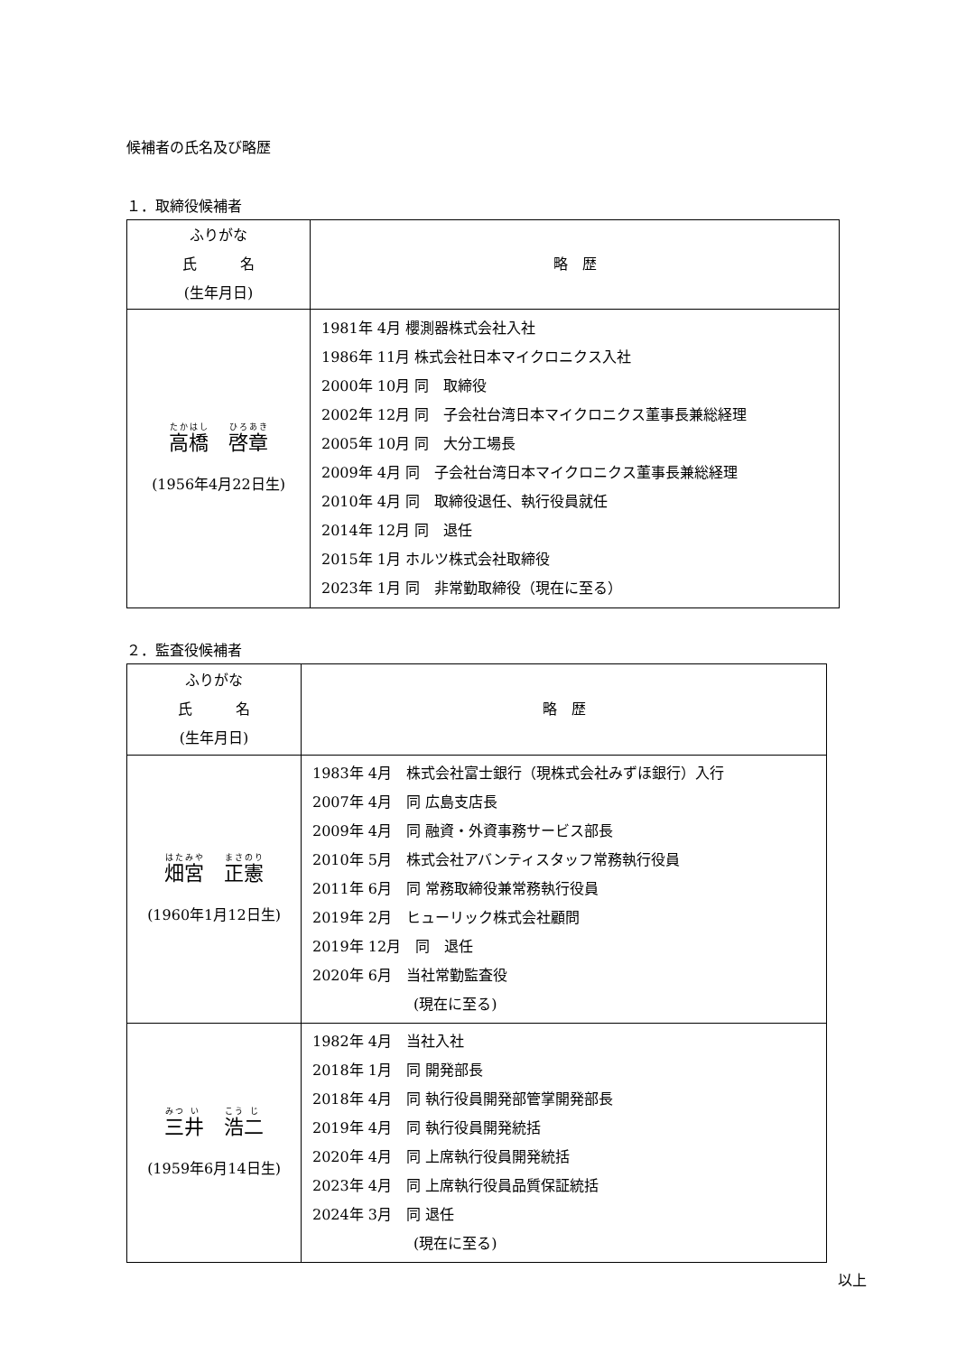候補者の氏名及び略歴
１．取締役候補者
| ふりがな 氏 名 (生年月日) | 略 歴 |
| --- | --- |
| 高 橋 啓 章 (1956年4月22日生) | 1981年 4月 櫻測器株式会社入社 1986年 11月 株式会社日本マイクロニクス入社 2000年 10月 同 取締役 2002年 12月 同 子会社台湾日本マイクロニクス董事長兼総経理 2005年 10月 同 大分工場長 2009年 4月 同 子会社台湾日本マイクロニクス董事長兼総経理 2010年 4月 同 取締役退任、執行役員就任 2014年 12月 同 退任 2015年 1月 ホルツ株式会社取締役 2023年 1月 同 非常勤取締役（現在に至る） |
２．監査役候補者
| ふりがな 氏 名 (生年月日) | 略 歴 |
| --- | --- |
| 畑 宮 正 憲 (1960年1月12日生) | 1983年 4月 株式会社富士銀行（現株式会社みずほ銀行）入行 2007年 4月 同 広島支店長 2009年 4月 同 融資・外資事務サービス部長 2010年 5月 株式会社アバンティスタッフ常務執行役員 2011年 6月 同 常務取締役兼常務執行役員 2019年 2月 ヒューリック株式会社顧問 2019年 12月 同 退任 2020年 6月 当社常勤監査役 (現在に至る) |
| 三 井 浩 二 (1959年6月14日生) | 1982年 4月 当社入社 2018年 1月 同 開発部長 2018年 4月 同 執行役員開発部管掌開発部長 2019年 4月 同 執行役員開発統括 2020年 4月 同 上席執行役員開発統括 2023年 4月 同 上席執行役員品質保証統括 2024年 3月 同 退任 (現在に至る) |
以上